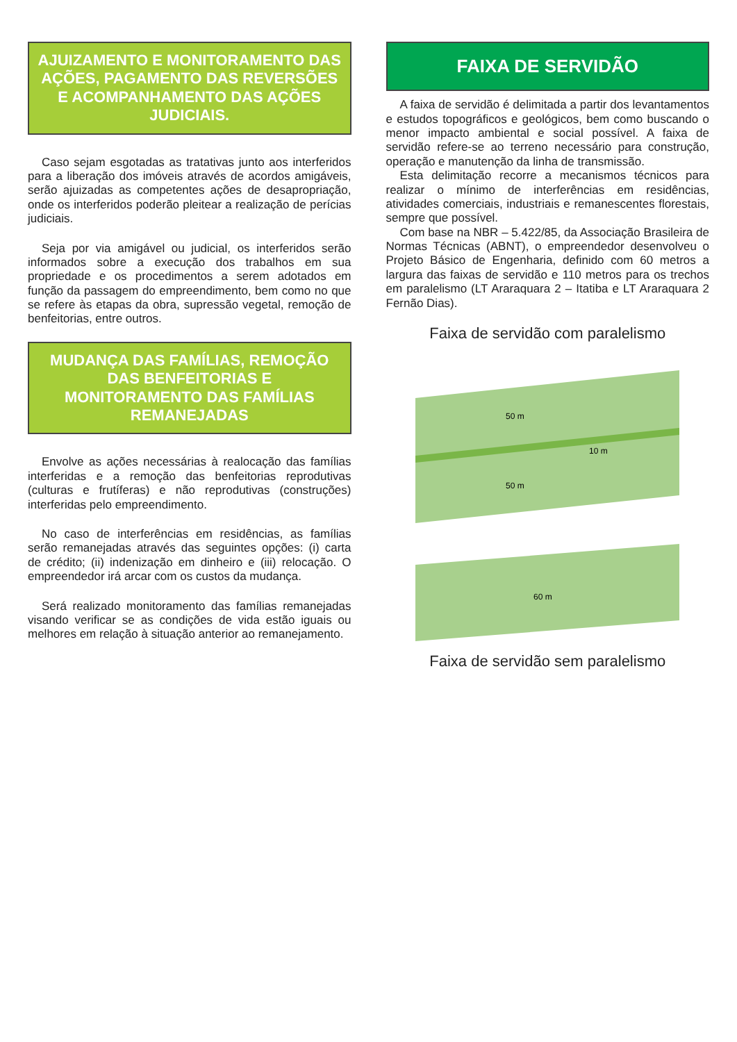AJUIZAMENTO E MONITORAMENTO DAS AÇÕES, PAGAMENTO DAS REVERSÕES E ACOMPANHAMENTO DAS AÇÕES JUDICIAIS.
Caso sejam esgotadas as tratativas junto aos interferidos para a liberação dos imóveis através de acordos amigáveis, serão ajuizadas as competentes ações de desapropriação, onde os interferidos poderão pleitear a realização de perícias judiciais.
Seja por via amigável ou judicial, os interferidos serão informados sobre a execução dos trabalhos em sua propriedade e os procedimentos a serem adotados em função da passagem do empreendimento, bem como no que se refere às etapas da obra, supressão vegetal, remoção de benfeitorias, entre outros.
MUDANÇA DAS FAMÍLIAS, REMOÇÃO DAS BENFEITORIAS E MONITORAMENTO DAS FAMÍLIAS REMANEJADAS
Envolve as ações necessárias à realocação das famílias interferidas e a remoção das benfeitorias reprodutivas (culturas e frutíferas) e não reprodutivas (construções) interferidas pelo empreendimento.
No caso de interferências em residências, as famílias serão remanejadas através das seguintes opções: (i) carta de crédito; (ii) indenização em dinheiro e (iii) relocação. O empreendedor irá arcar com os custos da mudança.
Será realizado monitoramento das famílias remanejadas visando verificar se as condições de vida estão iguais ou melhores em relação à situação anterior ao remanejamento.
FAIXA DE SERVIDÃO
A faixa de servidão é delimitada a partir dos levantamentos e estudos topográficos e geológicos, bem como buscando o menor impacto ambiental e social possível. A faixa de servidão refere-se ao terreno necessário para construção, operação e manutenção da linha de transmissão.
Esta delimitação recorre a mecanismos técnicos para realizar o mínimo de interferências em residências, atividades comerciais, industriais e remanescentes florestais, sempre que possível.
Com base na NBR – 5.422/85, da Associação Brasileira de Normas Técnicas (ABNT), o empreendedor desenvolveu o Projeto Básico de Engenharia, definido com 60 metros a largura das faixas de servidão e 110 metros para os trechos em paralelismo (LT Araraquara 2 – Itatiba e LT Araraquara 2 Fernão Dias).
Faixa de servidão com paralelismo
50 m
10 m
50 m
60 m
Faixa de servidão sem paralelismo